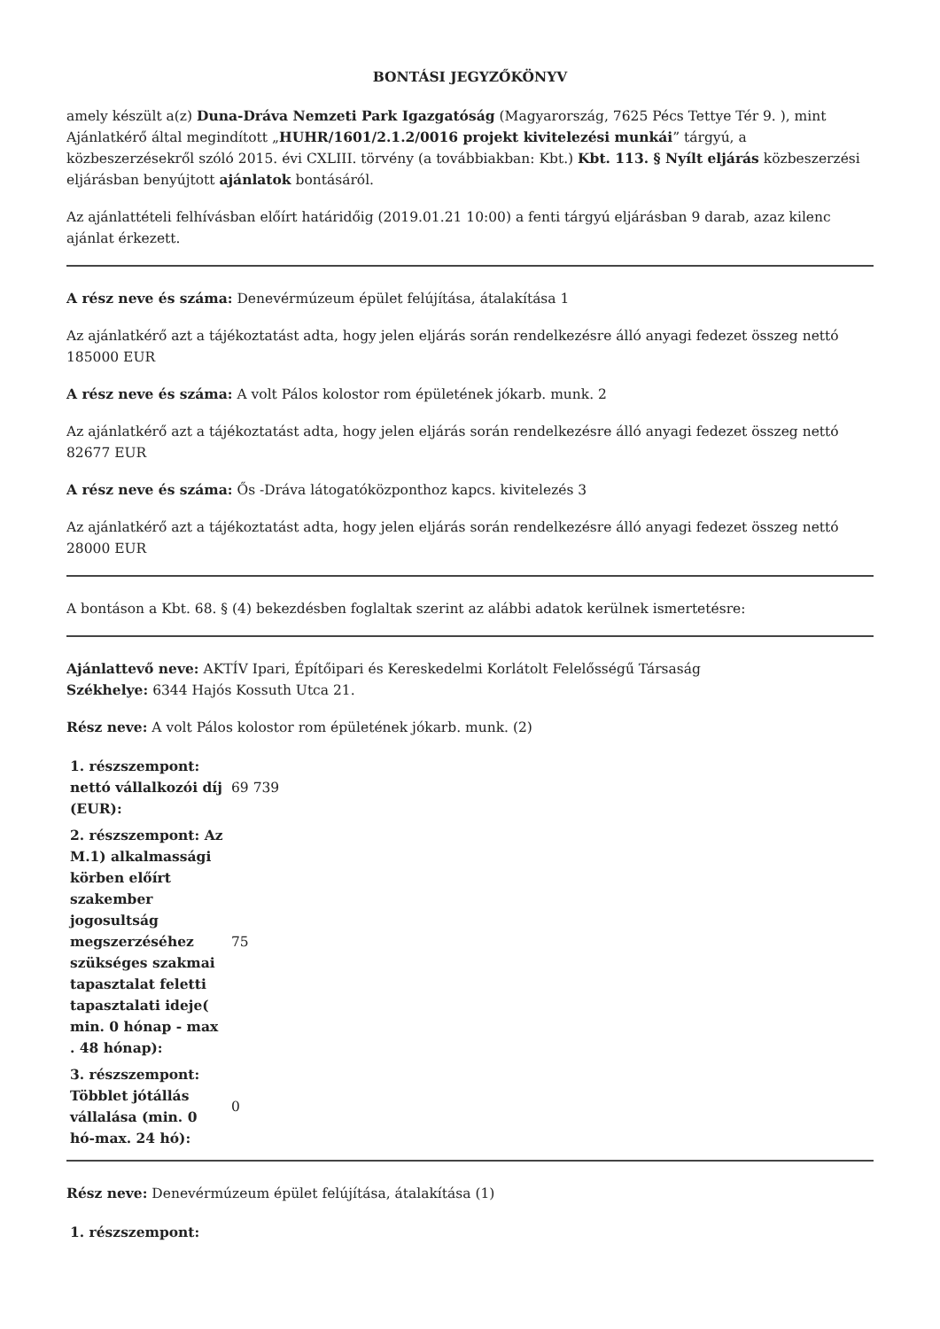BONTÁSI JEGYZŐKÖNYV
amely készült a(z) Duna-Dráva Nemzeti Park Igazgatóság (Magyarország, 7625 Pécs Tettye Tér 9. ), mint Ajánlatkérő által megindított „HUHR/1601/2.1.2/0016 projekt kivitelezési munkái” tárgyú, a közbeszerzésekről szóló 2015. évi CXLIII. törvény (a továbbiakban: Kbt.) Kbt. 113. § Nyílt eljárás közbeszerzési eljárásban benyújtott ajánlatok bontásáról.
Az ajánlattételi felhívásban előírt határidőig (2019.01.21 10:00) a fenti tárgyú eljárásban 9 darab, azaz kilenc ajánlat érkezett.
A rész neve és száma: Denevérmúzeum épület felújítása, átalakítása 1
Az ajánlatkérő azt a tájékoztatást adta, hogy jelen eljárás során rendelkezésre álló anyagi fedezet összeg nettó 185000 EUR
A rész neve és száma: A volt Pálos kolostor rom épületének jókarb. munk. 2
Az ajánlatkérő azt a tájékoztatást adta, hogy jelen eljárás során rendelkezésre álló anyagi fedezet összeg nettó 82677 EUR
A rész neve és száma: Ős -Dráva látogatóközponthoz kapcs. kivitelezés 3
Az ajánlatkérő azt a tájékoztatást adta, hogy jelen eljárás során rendelkezésre álló anyagi fedezet összeg nettó 28000 EUR
A bontáson a Kbt. 68. § (4) bekezdésben foglaltak szerint az alábbi adatok kerülnek ismertetésre:
Ajánlattevő neve: AKTÍV Ipari, Építőipari és Kereskedelmi Korlátolt Felelősségű Társaság
Székhelye: 6344 Hajós Kossuth Utca 21.
Rész neve: A volt Pálos kolostor rom épületének jókarb. munk. (2)
| 1. részszempont: nettó vállalkozói díj (EUR): | 69 739 |
| 2. részszempont: Az M.1) alkalmassági körben előírt szakember jogosultság megszerzéséhez szükséges szakmai tapasztalat feletti tapasztalati ideje( min. 0 hónap - max . 48 hónap): | 75 |
| 3. részszempont: Többlet jótállás vállalása (min. 0 hó-max. 24 hó): | 0 |
Rész neve: Denevérmúzeum épület felújítása, átalakítása (1)
| 1. részszempont: | |